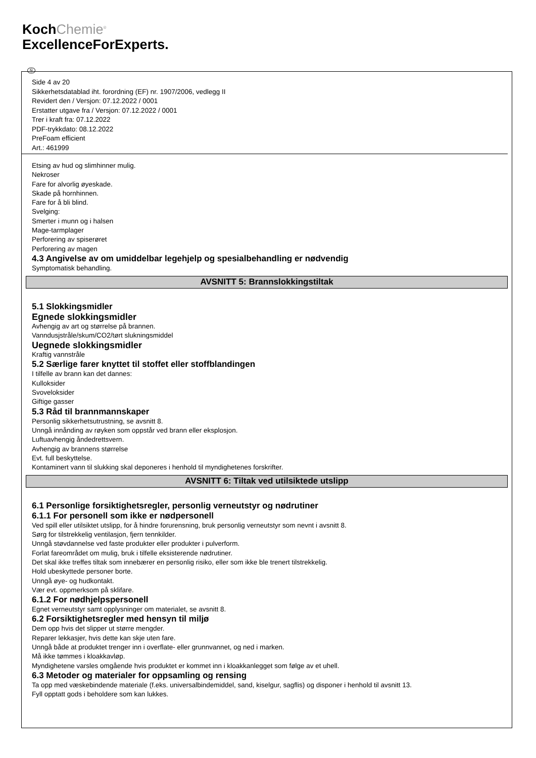KochChemie<sup>®</sup>
ExcellenceForExperts.
N
Side 4 av 20
Sikkerhetsdatablad iht. forordning (EF) nr. 1907/2006, vedlegg II
Revidert den / Versjon: 07.12.2022 / 0001
Erstatter utgave fra / Versjon: 07.12.2022 / 0001
Trer i kraft fra: 07.12.2022
PDF-trykkdato: 08.12.2022
PreFoam efficient
Art.: 461999
Etsing av hud og slimhinner mulig.
Nekroser
Fare for alvorlig øyeskade.
Skade på hornhinnen.
Fare for å bli blind.
Svelging:
Smerter i munn og i halsen
Mage-tarmplager
Perforering av spiserøret
Perforering av magen
4.3 Angivelse av om umiddelbar legehjelp og spesialbehandling er nødvendig
Symptomatisk behandling.
AVSNITT 5: Brannslokkingstiltak
5.1 Slokkingsmidler
Egnede slokkingsmidler
Avhengig av art og størrelse på brannen.
Vanndusjstråle/skum/CO2/tørt slukningsmiddel
Uegnede slokkingsmidler
Kraftig vannstråle
5.2 Særlige farer knyttet til stoffet eller stoffblandingen
I tilfelle av brann kan det dannes:
Kulloksider
Svoveloksider
Giftige gasser
5.3 Råd til brannmannskaper
Personlig sikkerhetsutrustning, se avsnitt 8.
Unngå innånding av røyken som oppstår ved brann eller eksplosjon.
Luftuavhengig åndedrettsvern.
Avhengig av brannens størrelse
Evt. full beskyttelse.
Kontaminert vann til slukking skal deponeres i henhold til myndighetenes forskrifter.
AVSNITT 6: Tiltak ved utilsiktede utslipp
6.1 Personlige forsiktighetsregler, personlig verneutstyr og nødrutiner
6.1.1 For personell som ikke er nødpersonell
Ved spill eller utilsiktet utslipp, for å hindre forurensning, bruk personlig verneutstyr som nevnt i avsnitt 8.
Sørg for tilstrekkelig ventilasjon, fjern tennkilder.
Unngå støvdannelse ved faste produkter eller produkter i pulverform.
Forlat fareområdet om mulig, bruk i tilfelle eksisterende nødrutiner.
Det skal ikke treffes tiltak som innebærer en personlig risiko, eller som ikke ble trenert tilstrekkelig.
Hold ubeskyttede personer borte.
Unngå øye- og hudkontakt.
Vær evt. oppmerksom på sklifare.
6.1.2 For nødhjelpspersonell
Egnet verneutstyr samt opplysninger om materialet, se avsnitt 8.
6.2 Forsiktighetsregler med hensyn til miljø
Dem opp hvis det slipper ut større mengder.
Reparer lekkasjer, hvis dette kan skje uten fare.
Unngå både at produktet trenger inn i overflate- eller grunnvannet, og ned i marken.
Må ikke tømmes i kloakkavløp.
Myndighetene varsles omgående hvis produktet er kommet inn i kloakkanlegget som følge av et uhell.
6.3 Metoder og materialer for oppsamling og rensing
Ta opp med væskebindende materiale (f.eks. universalbindemiddel, sand, kiselgur, sagflis) og disponer i henhold til avsnitt 13.
Fyll opptatt gods i beholdere som kan lukkes.